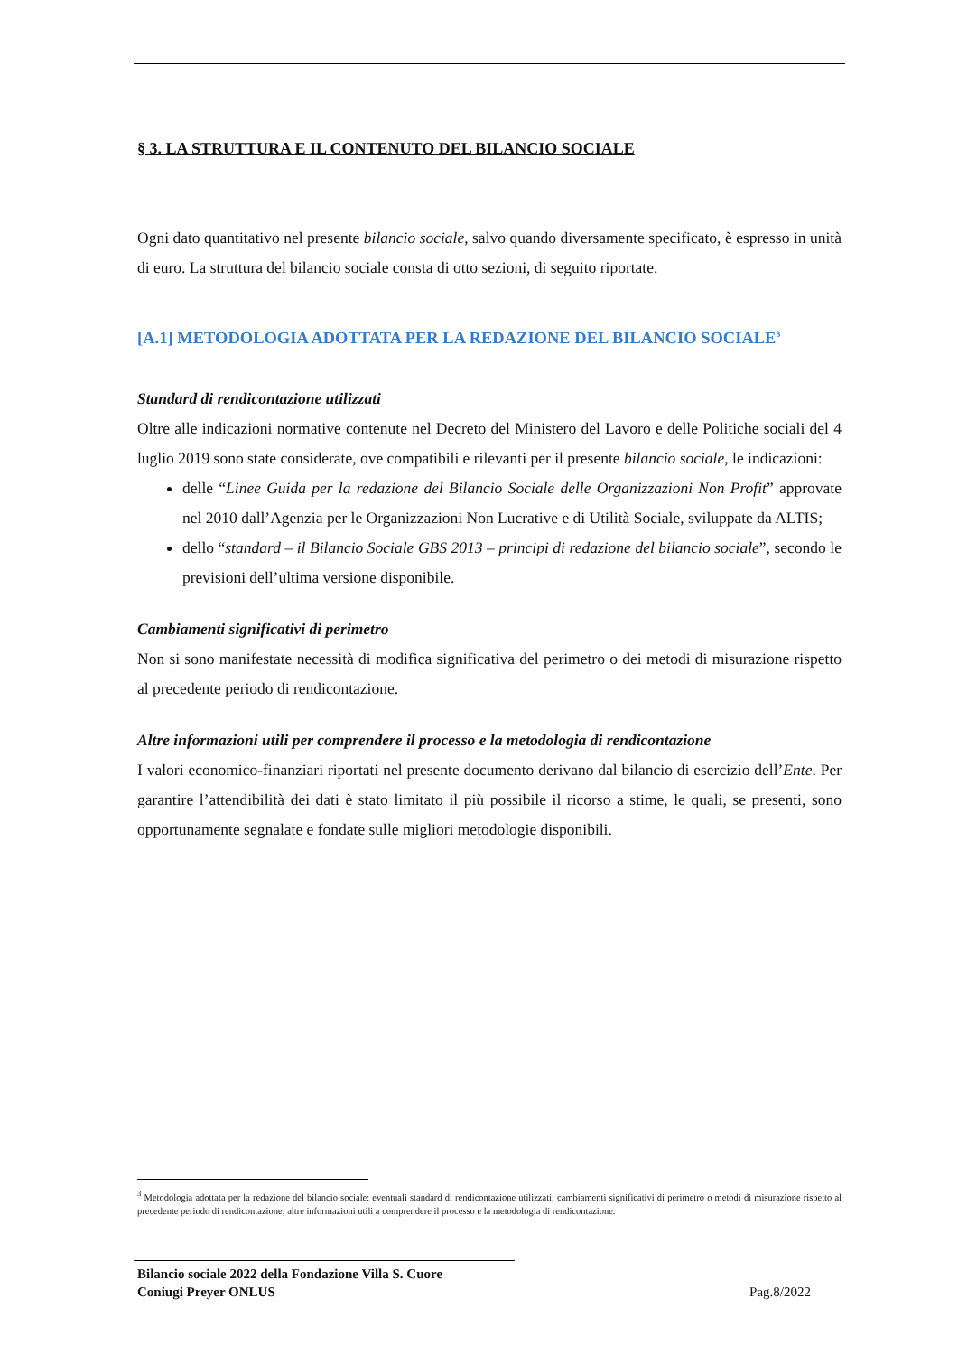§ 3. LA STRUTTURA E IL CONTENUTO DEL BILANCIO SOCIALE
Ogni dato quantitativo nel presente bilancio sociale, salvo quando diversamente specificato, è espresso in unità di euro. La struttura del bilancio sociale consta di otto sezioni, di seguito riportate.
[A.1] METODOLOGIA ADOTTATA PER LA REDAZIONE DEL BILANCIO SOCIALE<sup>3</sup>
Standard di rendicontazione utilizzati
Oltre alle indicazioni normative contenute nel Decreto del Ministero del Lavoro e delle Politiche sociali del 4 luglio 2019 sono state considerate, ove compatibili e rilevanti per il presente bilancio sociale, le indicazioni:
delle “Linee Guida per la redazione del Bilancio Sociale delle Organizzazioni Non Profit” approvate nel 2010 dall’Agenzia per le Organizzazioni Non Lucrative e di Utilità Sociale, sviluppate da ALTIS;
dello “standard – il Bilancio Sociale GBS 2013 – principi di redazione del bilancio sociale”, secondo le previsioni dell’ultima versione disponibile.
Cambiamenti significativi di perimetro
Non si sono manifestate necessità di modifica significativa del perimetro o dei metodi di misurazione rispetto al precedente periodo di rendicontazione.
Altre informazioni utili per comprendere il processo e la metodologia di rendicontazione
I valori economico-finanziari riportati nel presente documento derivano dal bilancio di esercizio dell’Ente. Per garantire l’attendibilità dei dati è stato limitato il più possibile il ricorso a stime, le quali, se presenti, sono opportunamente segnalate e fondate sulle migliori metodologie disponibili.
<sup>3</sup> Metodologia adottata per la redazione del bilancio sociale: eventuali standard di rendicontazione utilizzati; cambiamenti significativi di perimetro o metodi di misurazione rispetto al precedente periodo di rendicontazione; altre informazioni utili a comprendere il processo e la metodologia di rendicontazione.
Bilancio sociale 2022 della Fondazione Villa S. Cuore
Coniugi Preyer ONLUS Pag.8/2022